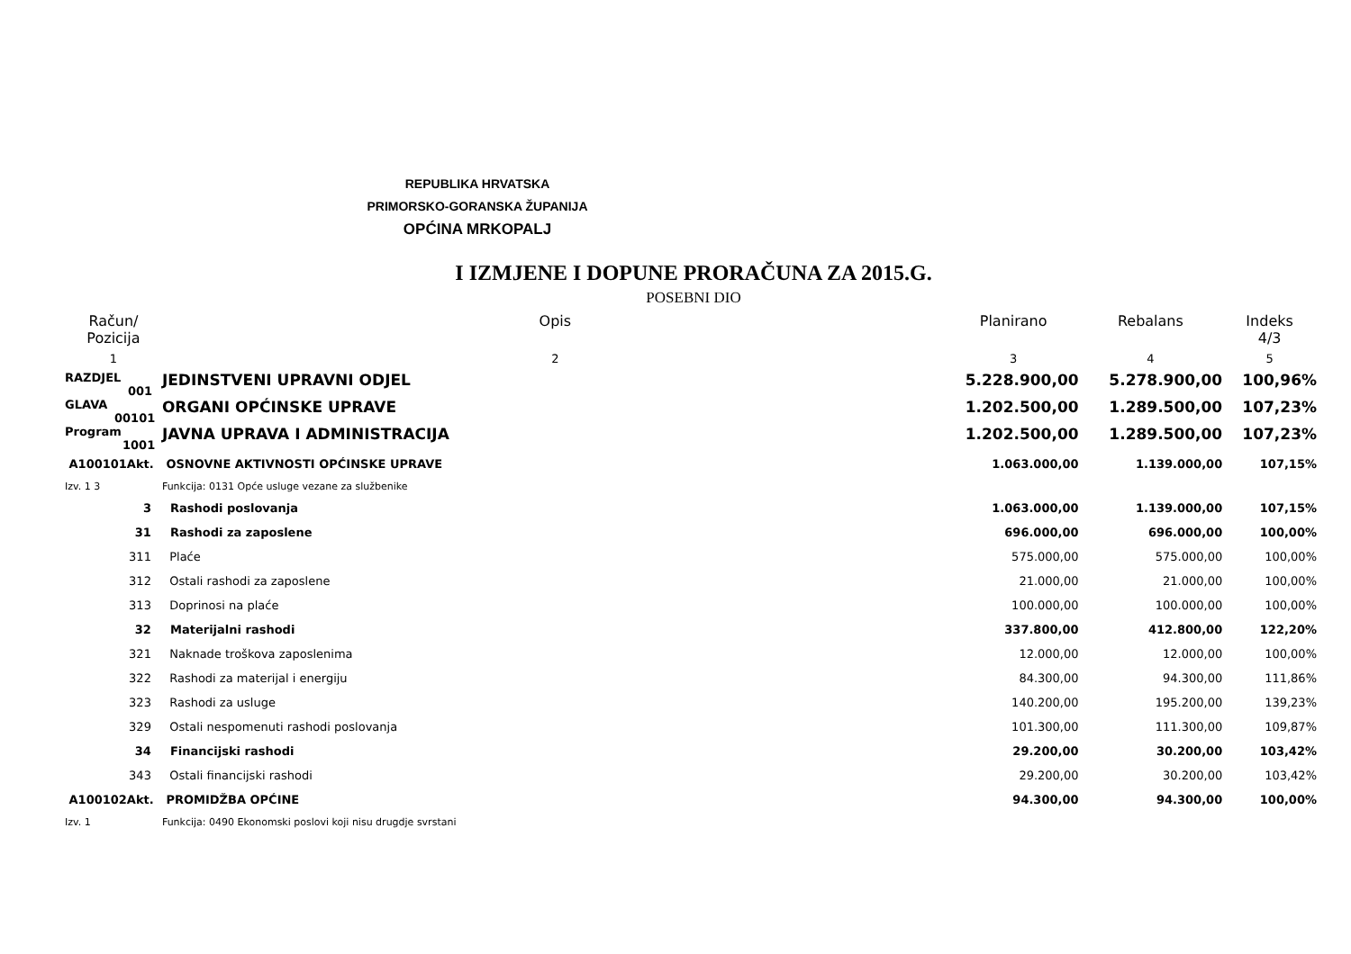REPUBLIKA HRVATSKA
PRIMORSKO-GORANSKA ŽUPANIJA
OPĆINA MRKOPALJ
I IZMJENE I DOPUNE PRORAČUNA ZA 2015.G.
POSEBNI DIO
| Račun/ Pozicija | Opis | Planirano | Rebalans | Indeks 4/3 |
| --- | --- | --- | --- | --- |
| 1 | 2 | 3 | 4 | 5 |
| RAZDJEL 001 | JEDINSTVENI UPRAVNI ODJEL | 5.228.900,00 | 5.278.900,00 | 100,96% |
| GLAVA 00101 | ORGANI OPĆINSKE UPRAVE | 1.202.500,00 | 1.289.500,00 | 107,23% |
| Program 1001 | JAVNA UPRAVA I ADMINISTRACIJA | 1.202.500,00 | 1.289.500,00 | 107,23% |
| A100101Akt. | OSNOVNE AKTIVNOSTI OPĆINSKE UPRAVE | 1.063.000,00 | 1.139.000,00 | 107,15% |
| Izv. 1 3 | Funkcija: 0131 Opće usluge vezane za službenike | | | |
| 3 | Rashodi poslovanja | 1.063.000,00 | 1.139.000,00 | 107,15% |
| 31 | Rashodi za zaposlene | 696.000,00 | 696.000,00 | 100,00% |
| 311 | Plaće | 575.000,00 | 575.000,00 | 100,00% |
| 312 | Ostali rashodi za zaposlene | 21.000,00 | 21.000,00 | 100,00% |
| 313 | Doprinosi na plaće | 100.000,00 | 100.000,00 | 100,00% |
| 32 | Materijalni rashodi | 337.800,00 | 412.800,00 | 122,20% |
| 321 | Naknade troškova zaposlenima | 12.000,00 | 12.000,00 | 100,00% |
| 322 | Rashodi za materijal i energiju | 84.300,00 | 94.300,00 | 111,86% |
| 323 | Rashodi za usluge | 140.200,00 | 195.200,00 | 139,23% |
| 329 | Ostali nespomenuti rashodi poslovanja | 101.300,00 | 111.300,00 | 109,87% |
| 34 | Financijski rashodi | 29.200,00 | 30.200,00 | 103,42% |
| 343 | Ostali financijski rashodi | 29.200,00 | 30.200,00 | 103,42% |
| A100102Akt. | PROMIDŽBA OPĆINE | 94.300,00 | 94.300,00 | 100,00% |
| Izv. 1 | Funkcija: 0490 Ekonomski poslovi koji nisu drugdje svrstani | | | |